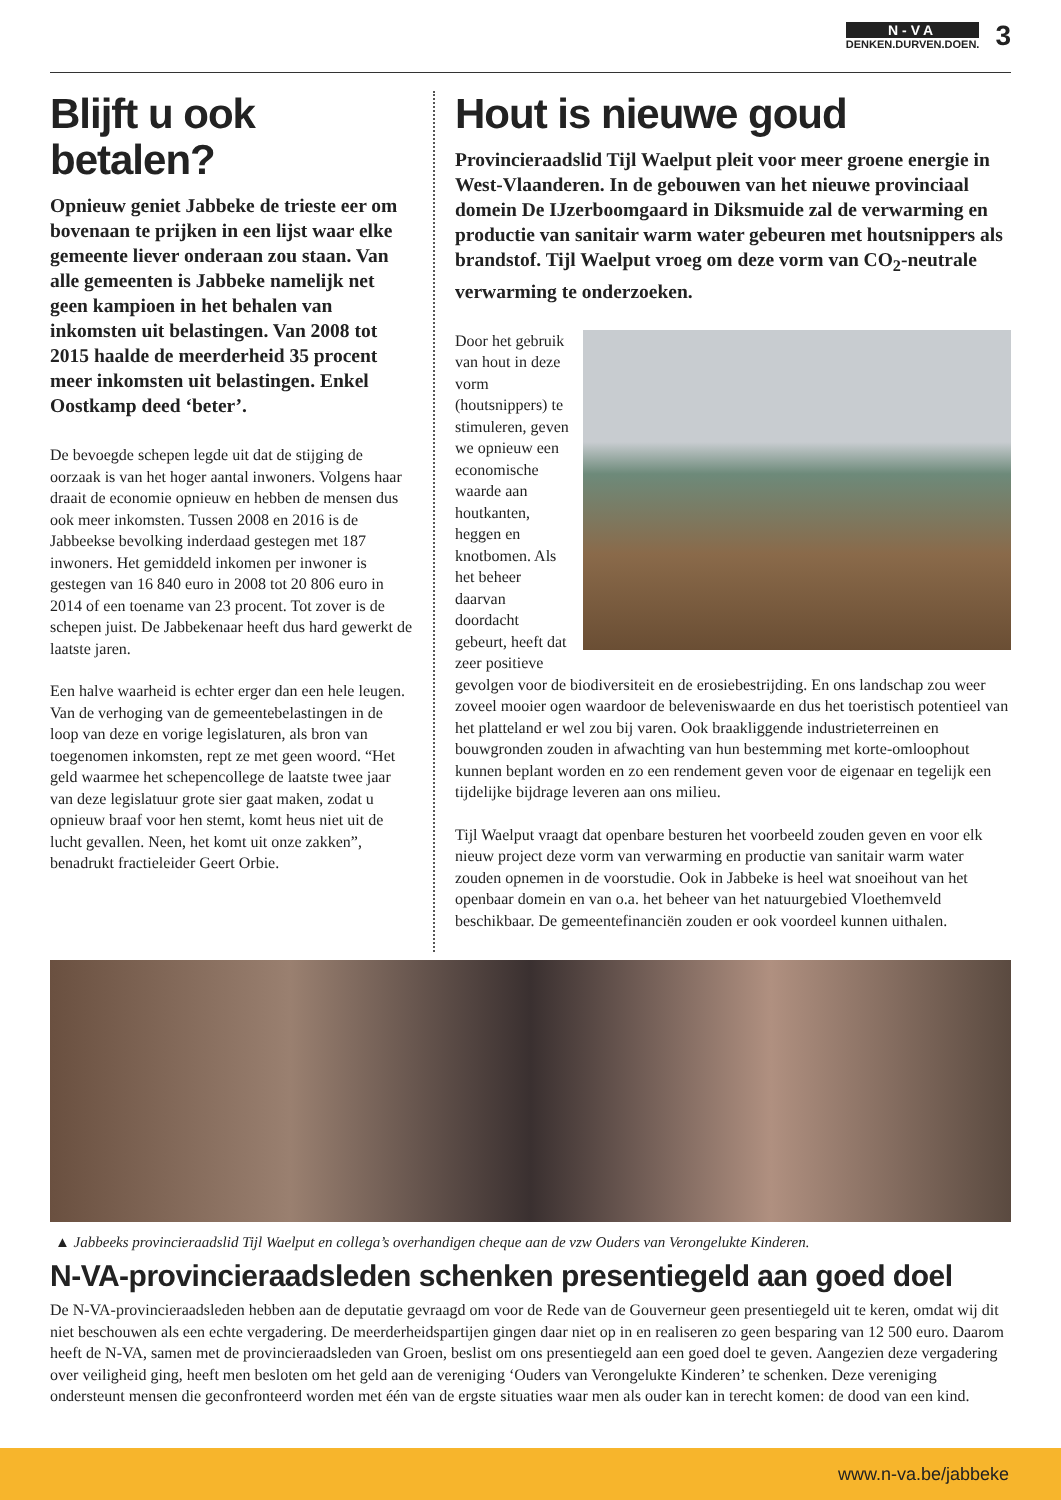N-VA
DENKEN.DURVEN.DOEN.
3
Blijft u ook betalen?
Opnieuw geniet Jabbeke de trieste eer om bovenaan te prijken in een lijst waar elke gemeente liever onderaan zou staan. Van alle gemeenten is Jabbeke namelijk net geen kampioen in het behalen van inkomsten uit belastingen. Van 2008 tot 2015 haalde de meerderheid 35 procent meer inkomsten uit belastingen. Enkel Oostkamp deed ‘beter’.
De bevoegde schepen legde uit dat de stijging de oorzaak is van het hoger aantal inwoners. Volgens haar draait de economie opnieuw en hebben de mensen dus ook meer inkomsten. Tussen 2008 en 2016 is de Jabbeekse bevolking inderdaad gestegen met 187 inwoners. Het gemiddeld inkomen per inwoner is gestegen van 16 840 euro in 2008 tot 20 806 euro in 2014 of een toename van 23 procent. Tot zover is de schepen juist. De Jabbekenaar heeft dus hard gewerkt de laatste jaren.
Een halve waarheid is echter erger dan een hele leugen. Van de verhoging van de gemeentebelastingen in de loop van deze en vorige legislaturen, als bron van toegenomen inkomsten, rept ze met geen woord. “Het geld waarmee het schepencollege de laatste twee jaar van deze legislatuur grote sier gaat maken, zodat u opnieuw braaf voor hen stemt, komt heus niet uit de lucht gevallen. Neen, het komt uit onze zakken”, benadrukt fractieleider Geert Orbie.
Hout is nieuwe goud
Provincieraadslid Tijl Waelput pleit voor meer groene energie in West-Vlaanderen. In de gebouwen van het nieuwe provinciaal domein De IJzerboomgaard in Diksmuide zal de verwarming en productie van sanitair warm water gebeuren met houtsnippers als brandstof. Tijl Waelput vroeg om deze vorm van CO<sub>2</sub>-neutrale verwarming te onderzoeken.
Door het gebruik van hout in deze vorm (houtsnippers) te stimuleren, geven we opnieuw een economische waarde aan houtkanten, heggen en knotbomen. Als het beheer daarvan doordacht gebeurt, heeft dat zeer positieve gevolgen voor de biodiversiteit en de erosiebestrijding. En ons landschap zou weer zoveel mooier ogen waardoor de belevenis­waarde en dus het toeristisch potentieel van het platteland er wel zou bij varen. Ook braakliggende industrieterreinen en bouwgronden zouden in afwachting van hun bestemming met korte-omloophout kunnen beplant worden en zo een rendement geven voor de eigenaar en tegelijk een tijdelijke bijdrage leveren aan ons milieu.
Tijl Waelput vraagt dat openbare besturen het voorbeeld zouden geven en voor elk nieuw project deze vorm van verwarming en productie van sanitair warm water zouden opnemen in de voorstudie. Ook in Jabbeke is heel wat snoeihout van het openbaar domein en van o.a. het beheer van het natuurgebied Vloethemveld beschikbaar. De gemeentefinanciën zouden er ook voordeel kunnen uithalen.
▲ Jabbeeks provincieraadslid Tijl Waelput en collega’s overhandigen cheque aan de vzw Ouders van Verongelukte Kinderen.
N-VA-provincieraadsleden schenken presentiegeld aan goed doel
De N-VA-provincieraadsleden hebben aan de deputatie gevraagd om voor de Rede van de Gouverneur geen presentiegeld uit te keren, omdat wij dit niet beschouwen als een echte vergadering. De meerderheidspartijen gingen daar niet op in en realiseren zo geen besparing van 12 500 euro. Daarom heeft de N-VA, samen met de provincieraadsleden van Groen, beslist om ons presentiegeld aan een goed doel te geven. Aangezien deze vergadering over veiligheid ging, heeft men besloten om het geld aan de vereniging ‘Ouders van Verongelukte Kinderen’ te schenken. Deze vereniging ondersteunt mensen die geconfronteerd worden met één van de ergste situaties waar men als ouder kan in terecht komen: de dood van een kind.
www.n-va.be/jabbeke